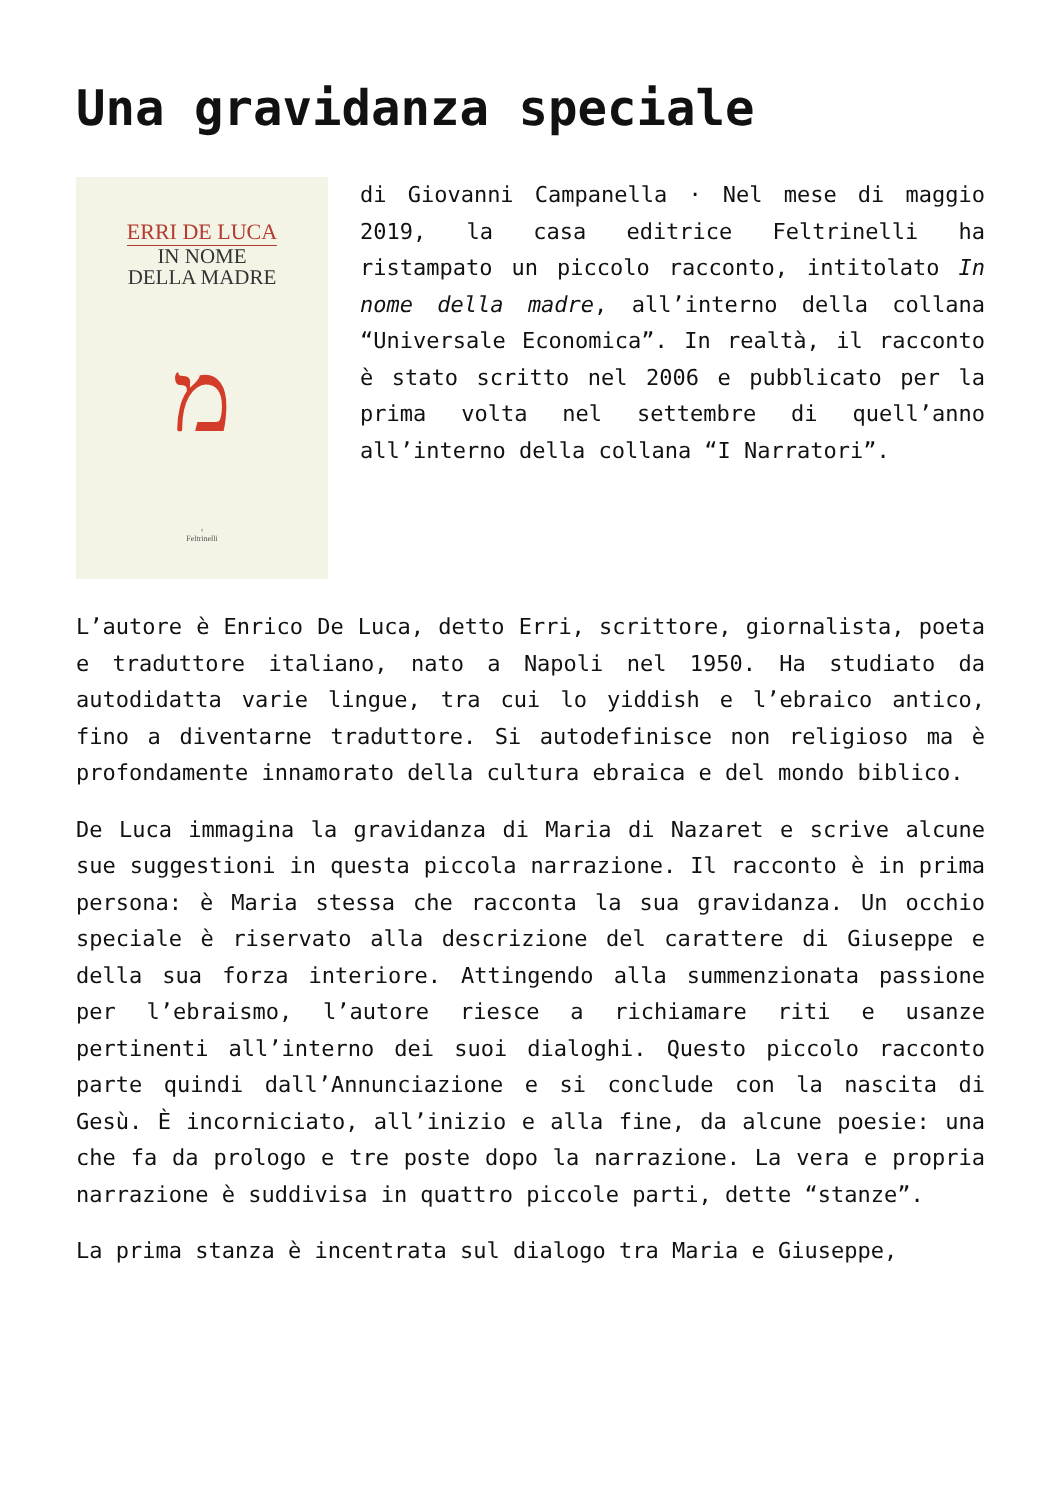Una gravidanza speciale
ERRI DE LUCA
IN NOME
DELLA MADRE
מ
‹
Feltrinelli
di Giovanni Campanella · Nel mese di maggio 2019, la casa editrice Feltrinelli ha ristampato un piccolo racconto, intitolato In nome della madre, all’interno della collana “Universale Economica”. In realtà, il racconto è stato scritto nel 2006 e pubblicato per la prima volta nel settembre di quell’anno all’interno della collana “I Narratori”.
L’autore è Enrico De Luca, detto Erri, scrittore, giornalista, poeta e traduttore italiano, nato a Napoli nel 1950. Ha studiato da autodidatta varie lingue, tra cui lo yiddish e l’ebraico antico, fino a diventarne traduttore. Si autodefinisce non religioso ma è profondamente innamorato della cultura ebraica e del mondo biblico.
De Luca immagina la gravidanza di Maria di Nazaret e scrive alcune sue suggestioni in questa piccola narrazione. Il racconto è in prima persona: è Maria stessa che racconta la sua gravidanza. Un occhio speciale è riservato alla descrizione del carattere di Giuseppe e della sua forza interiore. Attingendo alla summenzionata passione per l’ebraismo, l’autore riesce a richiamare riti e usanze pertinenti all’interno dei suoi dialoghi. Questo piccolo racconto parte quindi dall’Annunciazione e si conclude con la nascita di Gesù. È incorniciato, all’inizio e alla fine, da alcune poesie: una che fa da prologo e tre poste dopo la narrazione. La vera e propria narrazione è suddivisa in quattro piccole parti, dette “stanze”.
La prima stanza è incentrata sul dialogo tra Maria e Giuseppe,